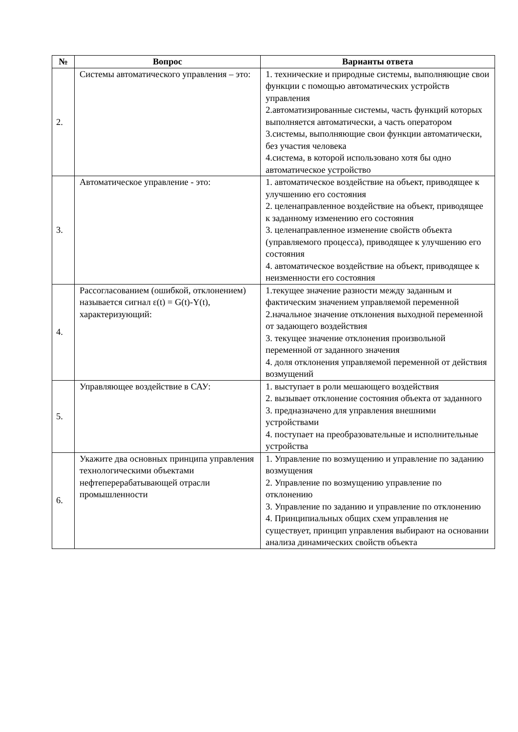| № | Вопрос | Варианты ответа |
| --- | --- | --- |
| 2. | Системы автоматического управления – это: | 1. технические и природные системы, выполняющие свои функции с помощью автоматических устройств управления 2.автоматизированные системы, часть функций которых выполняется автоматически, а часть оператором 3.системы, выполняющие свои функции автоматически, без участия человека 4.система, в которой использовано хотя бы одно автоматическое устройство |
| 3. | Автоматическое управление - это: | 1. автоматическое воздействие на объект, приводящее к улучшению его состояния 2. целенаправленное воздействие на объект, приводящее к заданному изменению его состояния 3. целенаправленное изменение свойств объекта (управляемого процесса), приводящее к улучшению его состояния 4. автоматическое воздействие на объект, приводящее к неизменности его состояния |
| 4. | Рассогласованием (ошибкой, отклонением) называется сигнал ε(t) = G(t)-Y(t), характеризующий: | 1.текущее значение разности между заданным и фактическим значением управляемой переменной 2.начальное значение отклонения выходной переменной от задающего воздействия 3. текущее значение отклонения произвольной переменной от заданного значения 4. доля отклонения управляемой переменной от действия возмущений |
| 5. | Управляющее воздействие в САУ: | 1. выступает в роли мешающего воздействия 2. вызывает отклонение состояния объекта от заданного 3. предназначено для управления внешними устройствами 4. поступает на преобразовательные и исполнительные устройства |
| 6. | Укажите два основных принципа управления технологическими объектами нефтеперерабатывающей отрасли промышленности | 1. Управление по возмущению и управление по заданию возмущения 2. Управление по возмущению управление по отклонению 3. Управление по заданию и управление по отклонению 4. Принципиальных общих схем управления не существует, принцип управления выбирают на основании анализа динамических свойств объекта |